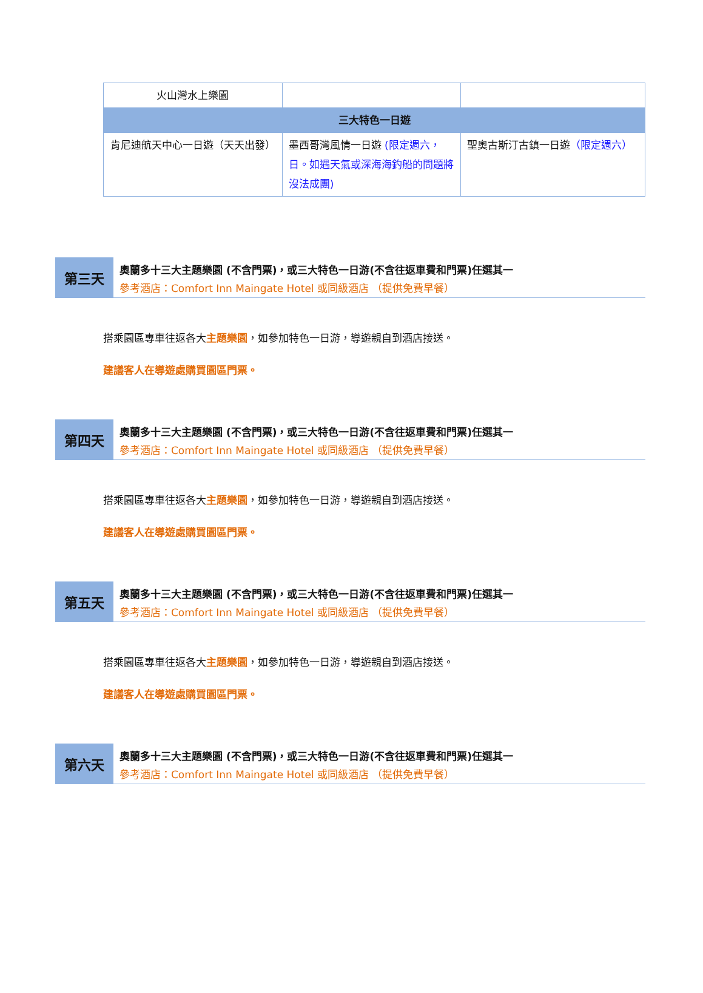| 火山灣水上樂園 | | |
| 三大特色一日遊 | | |
| 肯尼迪航天中心一日遊（天天出發） | 墨西哥灣風情一日遊 (限定週六，日。如遇天氣或深海海釣船的問題將沒法成團) | 聖奧古斯汀古鎮一日遊 （限定週六） |
第三天
奧蘭多十三大主題樂園 (不含門票)，或三大特色一日游(不含往返車費和門票)任選其一
參考酒店：Comfort Inn Maingate Hotel 或同級酒店 （提供免費早餐）
搭乘園區專車往返各大主題樂園，如參加特色一日游，導遊親自到酒店接送。
建議客人在導遊處購買園區門票。
第四天
奧蘭多十三大主題樂園 (不含門票)，或三大特色一日游(不含往返車費和門票)任選其一
參考酒店：Comfort Inn Maingate Hotel 或同級酒店 （提供免費早餐）
搭乘園區專車往返各大主題樂園，如參加特色一日游，導遊親自到酒店接送。
建議客人在導遊處購買園區門票。
第五天
奧蘭多十三大主題樂園 (不含門票)，或三大特色一日游(不含往返車費和門票)任選其一
參考酒店：Comfort Inn Maingate Hotel 或同級酒店 （提供免費早餐）
搭乘園區專車往返各大主題樂園，如參加特色一日游，導遊親自到酒店接送。
建議客人在導遊處購買園區門票。
第六天
奧蘭多十三大主題樂園 (不含門票)，或三大特色一日游(不含往返車費和門票)任選其一
參考酒店：Comfort Inn Maingate Hotel 或同級酒店 （提供免費早餐）